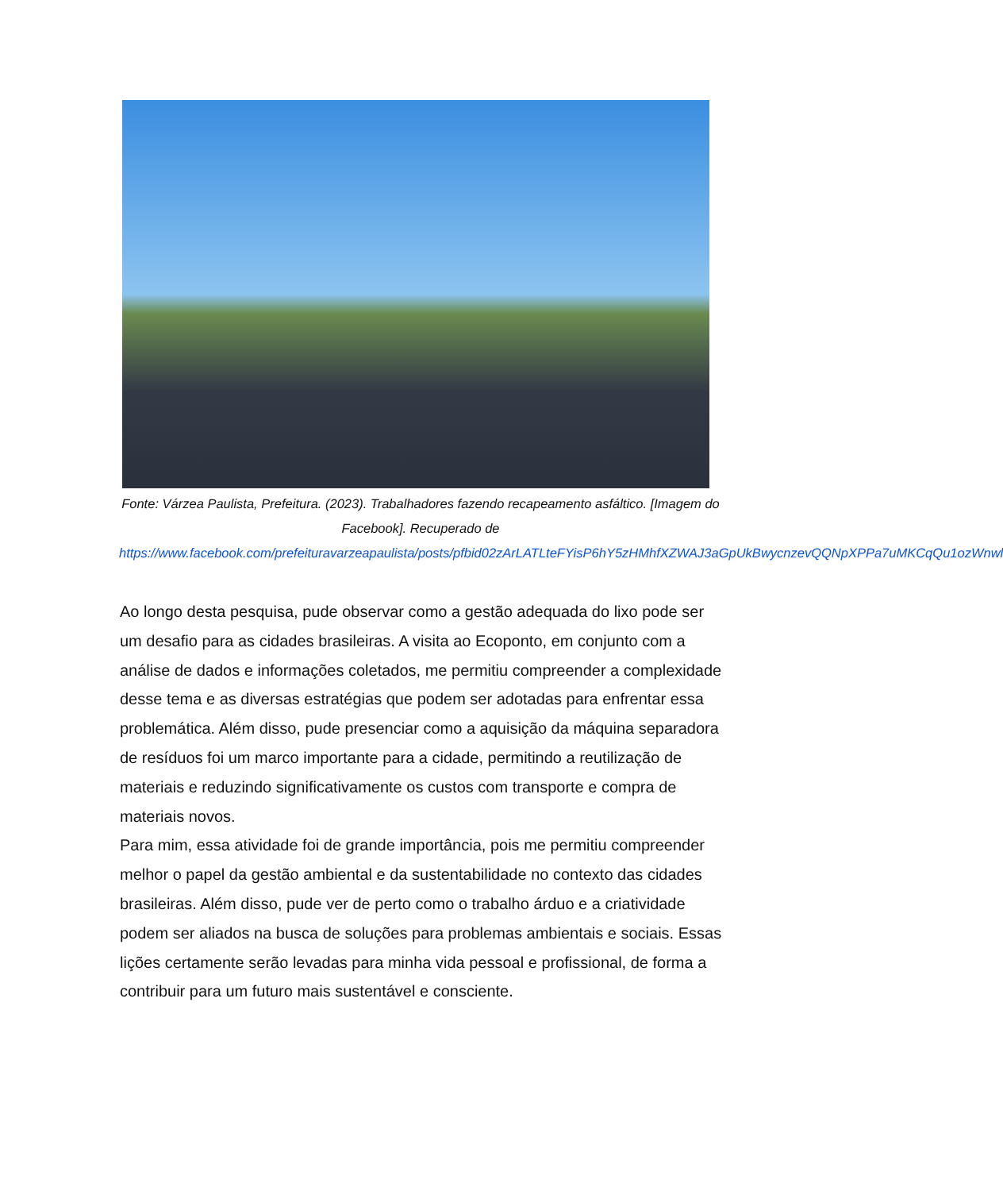Fonte: Várzea Paulista, Prefeitura. (2023). Trabalhadores fazendo recapeamento asfáltico. [Imagem do Facebook]. Recuperado de https://www.facebook.com/prefeituravarzeapaulista/posts/pfbid02zArLATLteFYisP6hY5zHMhfXZWAJ3aGpUkBwycnzevQQNpXPPa7uMKCqQu1ozWnwl
Ao longo desta pesquisa, pude observar como a gestão adequada do lixo pode ser um desafio para as cidades brasileiras. A visita ao Ecoponto, em conjunto com a análise de dados e informações coletados, me permitiu compreender a complexidade desse tema e as diversas estratégias que podem ser adotadas para enfrentar essa problemática. Além disso, pude presenciar como a aquisição da máquina separadora de resíduos foi um marco importante para a cidade, permitindo a reutilização de materiais e reduzindo significativamente os custos com transporte e compra de materiais novos.
Para mim, essa atividade foi de grande importância, pois me permitiu compreender melhor o papel da gestão ambiental e da sustentabilidade no contexto das cidades brasileiras. Além disso, pude ver de perto como o trabalho árduo e a criatividade podem ser aliados na busca de soluções para problemas ambientais e sociais. Essas lições certamente serão levadas para minha vida pessoal e profissional, de forma a contribuir para um futuro mais sustentável e consciente.